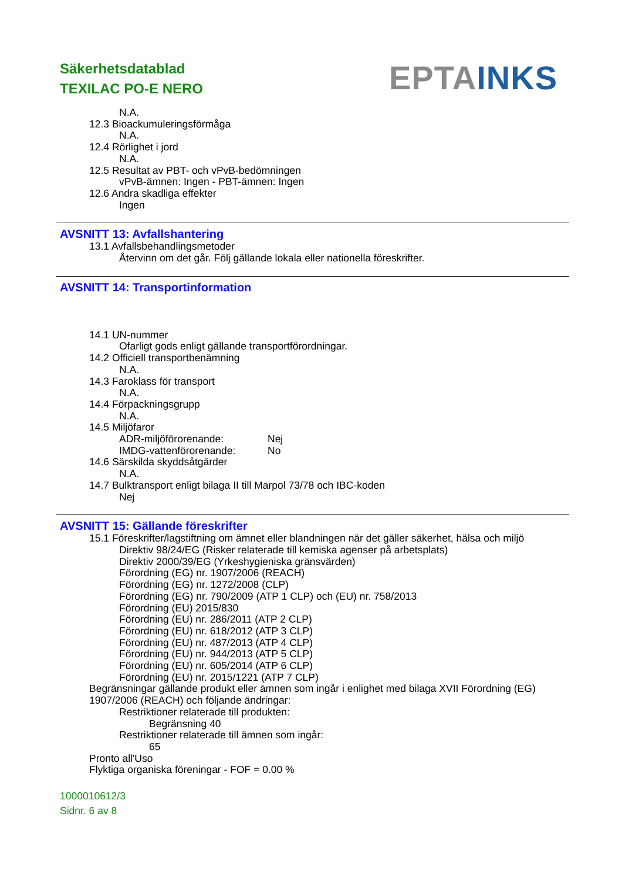Säkerhetsdatablad
TEXILAC PO-E NERO
EPTA INKS
N.A.
12.3 Bioackumuleringsförmåga
N.A.
12.4 Rörlighet i jord
N.A.
12.5 Resultat av PBT- och vPvB-bedömningen
vPvB-ämnen: Ingen - PBT-ämnen: Ingen
12.6 Andra skadliga effekter
Ingen
AVSNITT 13: Avfallshantering
13.1 Avfallsbehandlingsmetoder
Återvinn om det går. Följ gällande lokala eller nationella föreskrifter.
AVSNITT 14: Transportinformation
14.1 UN-nummer
Ofarligt gods enligt gällande transportförordningar.
14.2 Officiell transportbenämning
N.A.
14.3 Faroklass för transport
N.A.
14.4 Förpackningsgrupp
N.A.
14.5 Miljöfaror
ADR-miljöförorenande: Nej
IMDG-vattenförorenande: No
14.6 Särskilda skyddsåtgärder
N.A.
14.7 Bulktransport enligt bilaga II till Marpol 73/78 och IBC-koden
Nej
AVSNITT 15: Gällande föreskrifter
15.1 Föreskrifter/lagstiftning om ämnet eller blandningen när det gäller säkerhet, hälsa och miljö
Direktiv 98/24/EG (Risker relaterade till kemiska agenser på arbetsplats)
Direktiv 2000/39/EG (Yrkeshygieniska gränsvärden)
Förordning (EG) nr. 1907/2006 (REACH)
Förordning (EG) nr. 1272/2008 (CLP)
Förordning (EG) nr. 790/2009 (ATP 1 CLP) och (EU) nr. 758/2013
Förordning (EU) 2015/830
Förordning (EU) nr. 286/2011 (ATP 2 CLP)
Förordning (EU) nr. 618/2012 (ATP 3 CLP)
Förordning (EU) nr. 487/2013 (ATP 4 CLP)
Förordning (EU) nr. 944/2013 (ATP 5 CLP)
Förordning (EU) nr. 605/2014 (ATP 6 CLP)
Förordning (EU) nr. 2015/1221 (ATP 7 CLP)
Begränsningar gällande produkt eller ämnen som ingår i enlighet med bilaga XVII Förordning (EG) 1907/2006 (REACH) och följande ändringar:
Restriktioner relaterade till produkten:
Begränsning 40
Restriktioner relaterade till ämnen som ingår:
65
Pronto all'Uso
Flyktiga organiska föreningar - FOF = 0.00 %
1000010612/3
Sidnr. 6 av 8